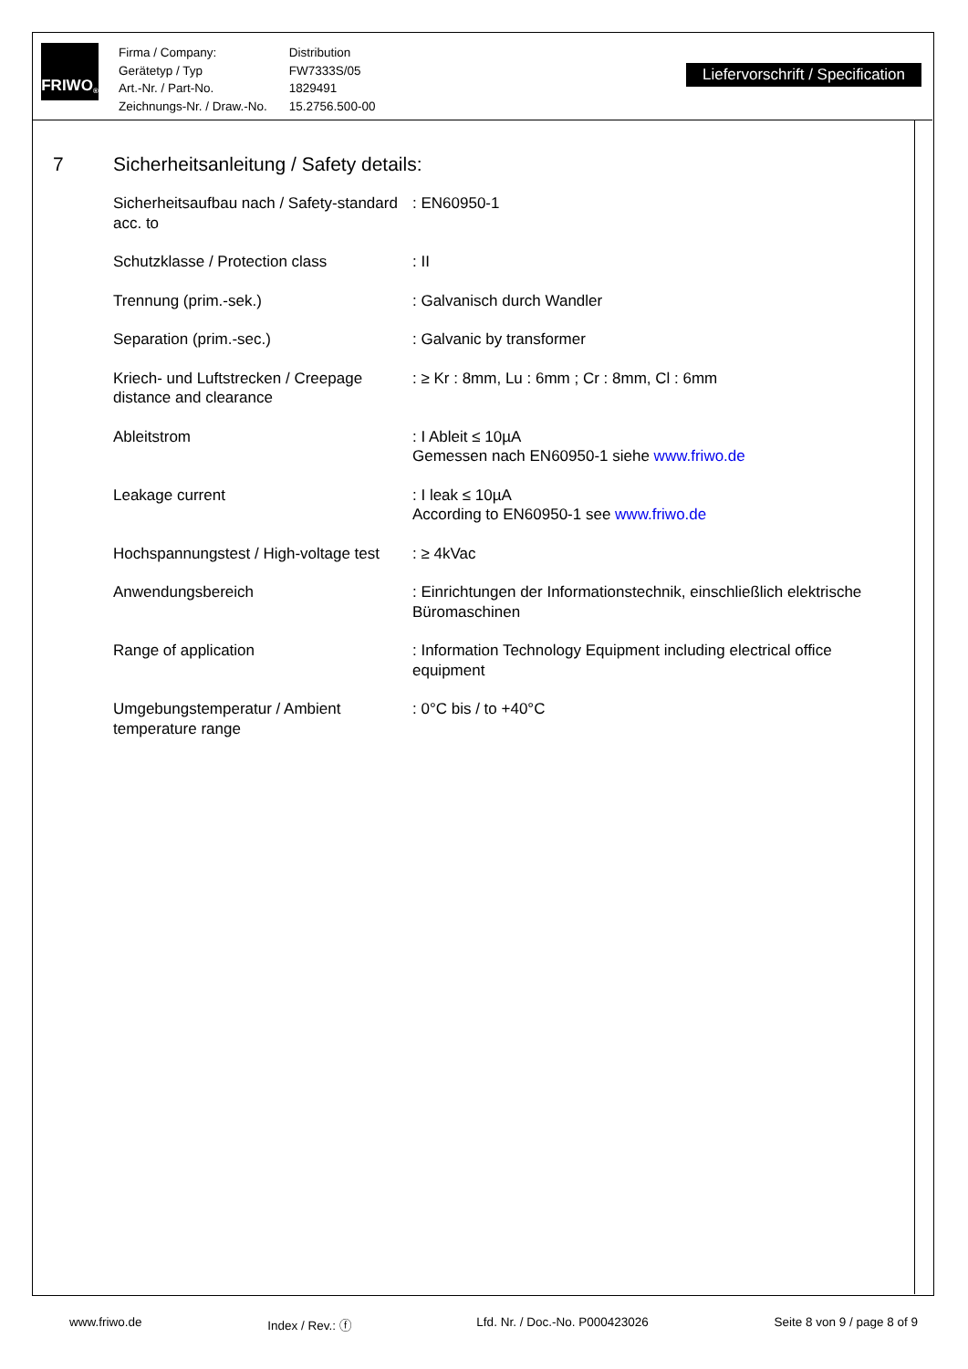FRIWO<sup>®</sup>
| Firma / Company: | Distribution |
| Gerätetyp / Typ | FW7333S/05 |
| Art.-Nr. / Part-No. | 1829491 |
| Zeichnungs-Nr. / Draw.-No. | 15.2756.500-00 |
Liefervorschrift / Specification
7 Sicherheitsanleitung / Safety details:
| Sicherheitsaufbau nach / Safety-standard acc. to | : EN60950-1 |
| Schutzklasse / Protection class | : II |
| Trennung (prim.-sek.) | : Galvanisch durch Wandler |
| Separation (prim.-sec.) | : Galvanic by transformer |
| Kriech- und Luftstrecken / Creepage distance and clearance | : ≥ Kr : 8mm, Lu : 6mm ; Cr : 8mm, Cl : 6mm |
| Ableitstrom | : I Ableit ≤ 10µA Gemessen nach EN60950-1 siehe www.friwo.de |
| Leakage current | : I leak ≤ 10µA According to EN60950-1 see www.friwo.de |
| Hochspannungstest / High-voltage test | : ≥ 4kVac |
| Anwendungsbereich | : Einrichtungen der Informationstechnik, einschließlich elektrische Büromaschinen |
| Range of application | : Information Technology Equipment including electrical office equipment |
| Umgebungstemperatur / Ambient temperature range | : 0°C bis / to +40°C |
www.friwo.de Index / Rev.: ⓕ Lfd. Nr. / Doc.-No. P000423026 Seite 8 von 9 / page 8 of 9